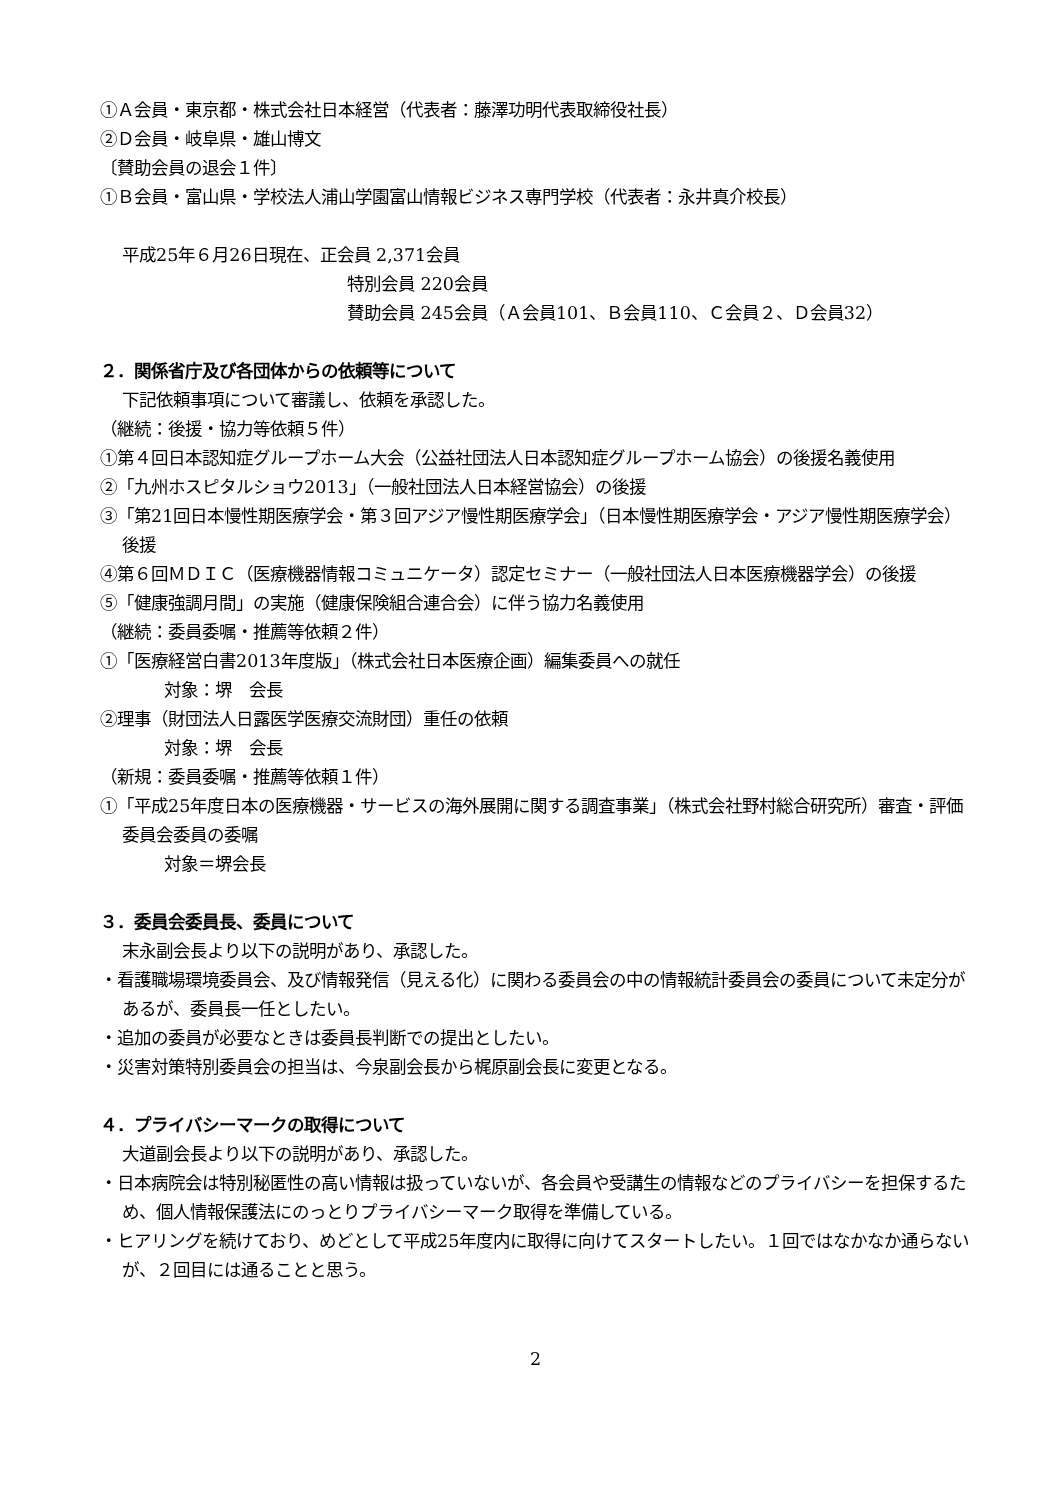①Ａ会員・東京都・株式会社日本経営（代表者：藤澤功明代表取締役社長）
②Ｄ会員・岐阜県・雄山博文
〔賛助会員の退会１件〕
①Ｂ会員・富山県・学校法人浦山学園富山情報ビジネス専門学校（代表者：永井真介校長）
平成25年６月26日現在、正会員 2,371会員
特別会員 220会員
賛助会員 245会員（Ａ会員101、Ｂ会員110、Ｃ会員２、Ｄ会員32）
２．関係省庁及び各団体からの依頼等について
下記依頼事項について審議し、依頼を承認した。
（継続：後援・協力等依頼５件）
①第４回日本認知症グループホーム大会（公益社団法人日本認知症グループホーム協会）の後援名義使用
②「九州ホスピタルショウ2013」（一般社団法人日本経営協会）の後援
③「第21回日本慢性期医療学会・第３回アジア慢性期医療学会」（日本慢性期医療学会・アジア慢性期医療学会）後援
④第６回ＭＤＩＣ（医療機器情報コミュニケータ）認定セミナー（一般社団法人日本医療機器学会）の後援
⑤「健康強調月間」の実施（健康保険組合連合会）に伴う協力名義使用
（継続：委員委嘱・推薦等依頼２件）
①「医療経営白書2013年度版」（株式会社日本医療企画）編集委員への就任
対象：堺　会長
②理事（財団法人日露医学医療交流財団）重任の依頼
対象：堺　会長
（新規：委員委嘱・推薦等依頼１件）
①「平成25年度日本の医療機器・サービスの海外展開に関する調査事業」（株式会社野村総合研究所）審査・評価委員会委員の委嘱
対象＝堺会長
３．委員会委員長、委員について
末永副会長より以下の説明があり、承認した。
・看護職場環境委員会、及び情報発信（見える化）に関わる委員会の中の情報統計委員会の委員について未定分があるが、委員長一任としたい。
・追加の委員が必要なときは委員長判断での提出としたい。
・災害対策特別委員会の担当は、今泉副会長から梶原副会長に変更となる。
４．プライバシーマークの取得について
大道副会長より以下の説明があり、承認した。
・日本病院会は特別秘匿性の高い情報は扱っていないが、各会員や受講生の情報などのプライバシーを担保するため、個人情報保護法にのっとりプライバシーマーク取得を準備している。
・ヒアリングを続けており、めどとして平成25年度内に取得に向けてスタートしたい。１回ではなかなか通らないが、２回目には通ることと思う。
2